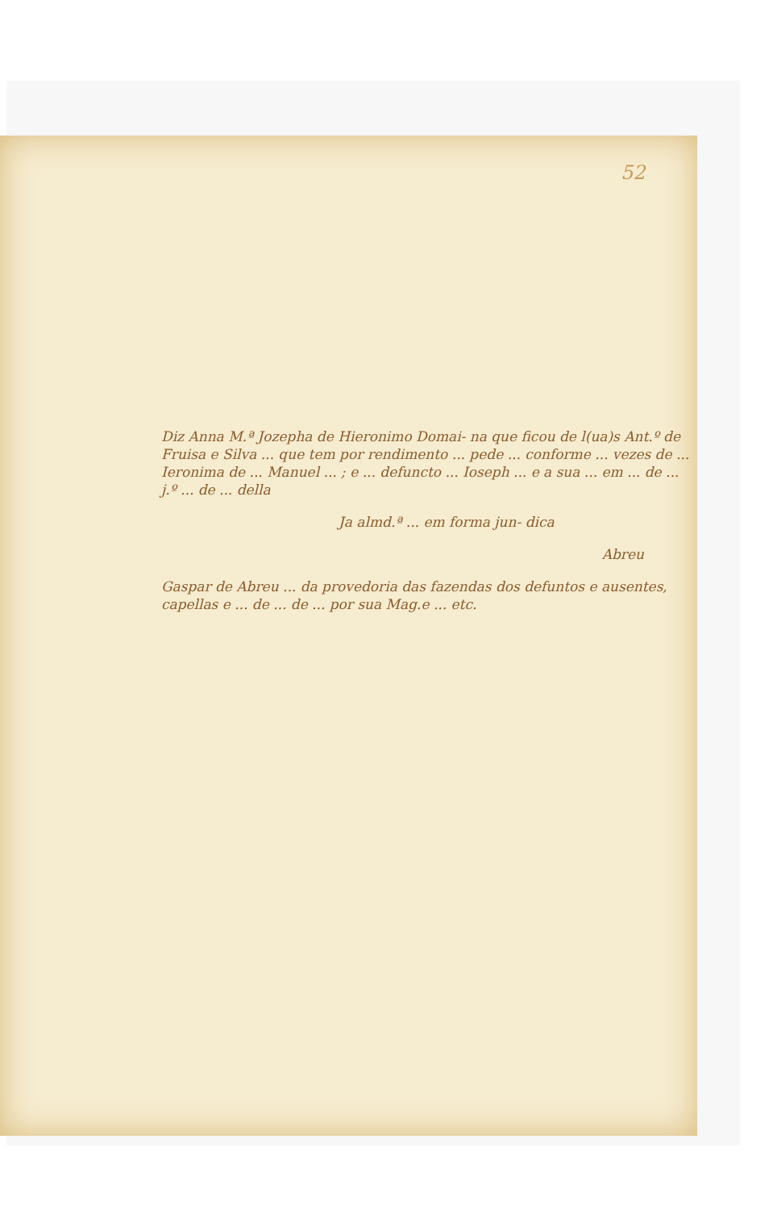52
Diz Anna M.ª Jozepha de Hieronimo Domai- na que ficou de l(ua)s Ant.º de Fruisa e Silva ... que tem por rendimento ... pede ... conforme ... vezes de ... Ieronima de ... Manuel ... ; e ... defuncto ... Ioseph ... e a sua ... em ... de ... j.º ... de ... della
Ja almd.ª ... em forma jun- dica
Abreu
Gaspar de Abreu ... da provedoria das fazendas dos defuntos e ausentes, capellas e ... de ... de ... por sua Mag.e ... etc.